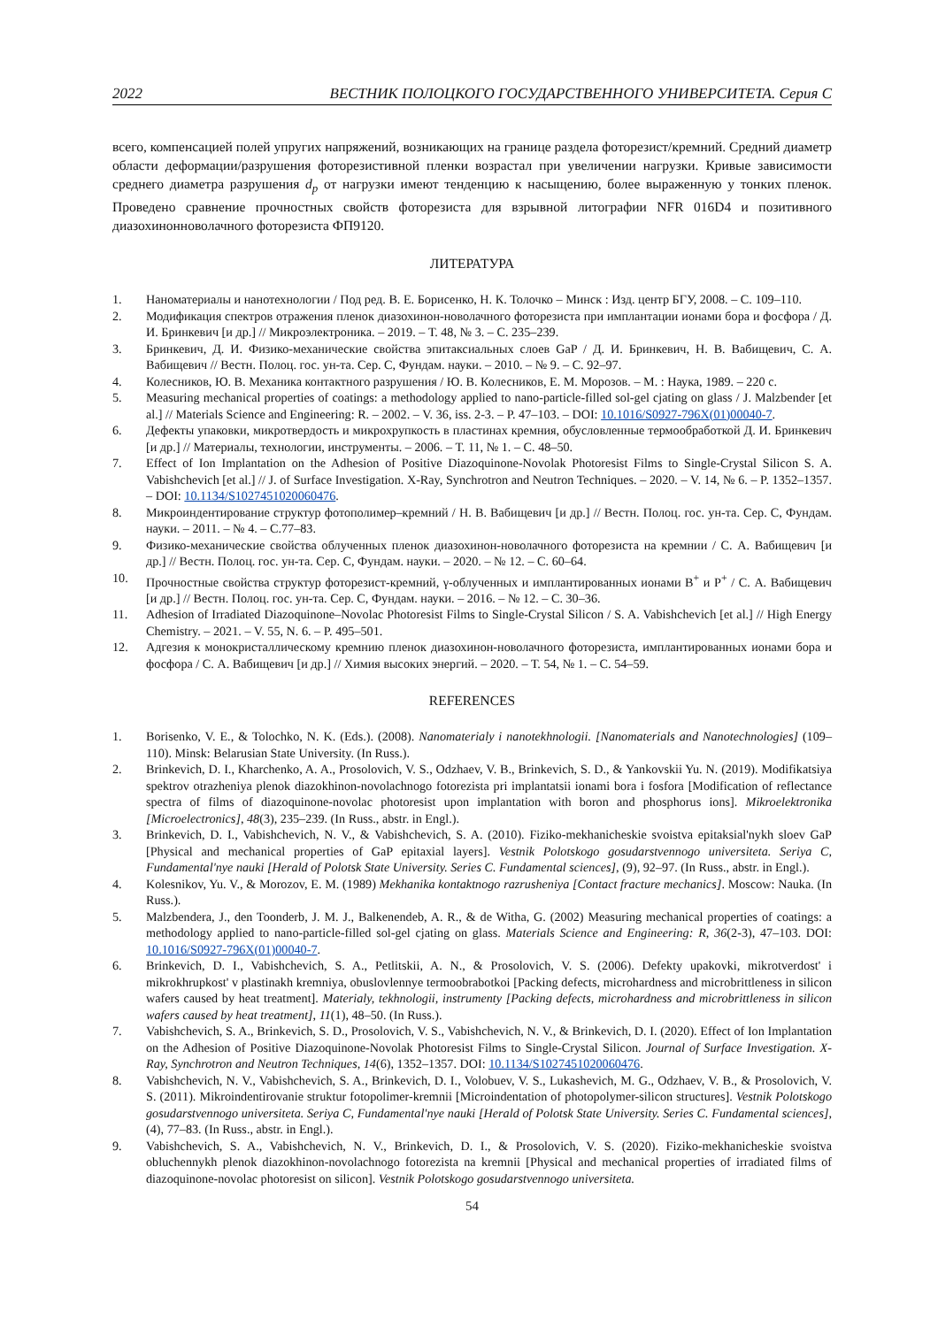2022 ВЕСТНИК ПОЛОЦКОГО ГОСУДАРСТВЕННОГО УНИВЕРСИТЕТА. Серия С
всего, компенсацией полей упругих напряжений, возникающих на границе раздела фоторезист/кремний. Средний диаметр области деформации/разрушения фоторезистивной пленки возрастал при увеличении нагрузки. Кривые зависимости среднего диаметра разрушения d<sub>p</sub> от нагрузки имеют тенденцию к насыщению, более выраженную у тонких пленок. Проведено сравнение прочностных свойств фоторезиста для взрывной литографии NFR 016D4 и позитивного диазохинонноволачного фоторезиста ФП9120.
ЛИТЕРАТУРА
1. Наноматериалы и нанотехнологии / Под ред. В. Е. Борисенко, Н. К. Толочко – Минск : Изд. центр БГУ, 2008. – С. 109–110.
2. Модификация спектров отражения пленок диазохинон-новолачного фоторезиста при имплантации ионами бора и фосфора / Д. И. Бринкевич [и др.] // Микроэлектроника. – 2019. – Т. 48, № 3. – С. 235–239.
3. Бринкевич, Д. И. Физико-механические свойства эпитаксиальных слоев GaP / Д. И. Бринкевич, Н. В. Вабищевич, С. А. Вабищевич // Вестн. Полоц. гос. ун-та. Сер. С, Фундам. науки. – 2010. – № 9. – С. 92–97.
4. Колесников, Ю. В. Механика контактного разрушения / Ю. В. Колесников, Е. М. Морозов. – М. : Наука, 1989. – 220 с.
5. Measuring mechanical properties of coatings: a methodology applied to nano-particle-filled sol-gel cjating on glass / J. Malzbender [et al.] // Materials Science and Engineering: R. – 2002. – V. 36, iss. 2-3. – P. 47–103. – DOI: 10.1016/S0927-796X(01)00040-7.
6. Дефекты упаковки, микротвердость и микрохрупкость в пластинах кремния, обусловленные термообработкой Д. И. Бринкевич [и др.] // Материалы, технологии, инструменты. – 2006. – Т. 11, № 1. – С. 48–50.
7. Effect of Ion Implantation on the Adhesion of Positive Diazoquinone-Novolak Photoresist Films to Single-Crystal Silicon S. A. Vabishchevich [et al.] // J. of Surface Investigation. X-Ray, Synchrotron and Neutron Techniques. – 2020. – V. 14, № 6. – P. 1352–1357. – DOI: 10.1134/S1027451020060476.
8. Микроиндентирование структур фотополимер–кремний / Н. В. Вабищевич [и др.] // Вестн. Полоц. гос. ун-та. Сер. С, Фундам. науки. – 2011. – № 4. – С.77–83.
9. Физико-механические свойства облученных пленок диазохинон-новолачного фоторезиста на кремнии / С. А. Вабищевич [и др.] // Вестн. Полоц. гос. ун-та. Сер. С, Фундам. науки. – 2020. – № 12. – С. 60–64.
10. Прочностные свойства структур фоторезист-кремний, γ-облученных и имплантированных ионами В<sup>+</sup> и Р<sup>+</sup> / С. А. Вабищевич [и др.] // Вестн. Полоц. гос. ун-та. Сер. С, Фундам. науки. – 2016. – № 12. – С. 30–36.
11. Adhesion of Irradiated Diazoquinone–Novolac Photoresist Films to Single-Crystal Silicon / S. A. Vabishchevich [et al.] // High Energy Chemistry. – 2021. – V. 55, N. 6. – P. 495–501.
12. Адгезия к монокристаллическому кремнию пленок диазохинон-новолачного фоторезиста, имплантированных ионами бора и фосфора / С. А. Вабищевич [и др.] // Химия высоких энергий. – 2020. – Т. 54, № 1. – С. 54–59.
REFERENCES
1. Borisenko, V. E., & Tolochko, N. K. (Eds.). (2008). Nanomaterialy i nanotekhnologii. [Nanomaterials and Nanotechnologies] (109–110). Minsk: Belarusian State University. (In Russ.).
2. Brinkevich, D. I., Kharchenko, A. A., Prosolovich, V. S., Odzhaev, V. B., Brinkevich, S. D., & Yankovskii Yu. N. (2019). Modifikatsiya spektrov otrazheniya plenok diazokhinon-novolachnogo fotorezista pri implantatsii ionami bora i fosfora [Modification of reflectance spectra of films of diazoquinone-novolac photoresist upon implantation with boron and phosphorus ions]. Mikroelektronika [Microelectronics], 48(3), 235–239. (In Russ., abstr. in Engl.).
3. Brinkevich, D. I., Vabishchevich, N. V., & Vabishchevich, S. A. (2010). Fiziko-mekhanicheskie svoistva epitaksial'nykh sloev GaP [Physical and mechanical properties of GaP epitaxial layers]. Vestnik Polotskogo gosudarstvennogo universiteta. Seriya C, Fundamental'nye nauki [Herald of Polotsk State University. Series C. Fundamental sciences], (9), 92–97. (In Russ., abstr. in Engl.).
4. Kolesnikov, Yu. V., & Morozov, E. M. (1989) Mekhanika kontaktnogo razrusheniya [Contact fracture mechanics]. Moscow: Nauka. (In Russ.).
5. Malzbendera, J., den Toonderb, J. M. J., Balkenendeb, A. R., & de Witha, G. (2002) Measuring mechanical properties of coatings: a methodology applied to nano-particle-filled sol-gel cjating on glass. Materials Science and Engineering: R, 36(2-3), 47–103. DOI: 10.1016/S0927-796X(01)00040-7.
6. Brinkevich, D. I., Vabishchevich, S. A., Petlitskii, A. N., & Prosolovich, V. S. (2006). Defekty upakovki, mikrotverdost' i mikrokhrupkost' v plastinakh kremniya, obuslovlennye termoobrabotkoi [Packing defects, microhardness and microbrittleness in silicon wafers caused by heat treatment]. Materialy, tekhnologii, instrumenty [Packing defects, microhardness and microbrittleness in silicon wafers caused by heat treatment], 11(1), 48–50. (In Russ.).
7. Vabishchevich, S. A., Brinkevich, S. D., Prosolovich, V. S., Vabishchevich, N. V., & Brinkevich, D. I. (2020). Effect of Ion Implantation on the Adhesion of Positive Diazoquinone-Novolak Photoresist Films to Single-Crystal Silicon. Journal of Surface Investigation. X-Ray, Synchrotron and Neutron Techniques, 14(6), 1352–1357. DOI: 10.1134/S1027451020060476.
8. Vabishchevich, N. V., Vabishchevich, S. A., Brinkevich, D. I., Volobuev, V. S., Lukashevich, M. G., Odzhaev, V. B., & Prosolovich, V. S. (2011). Mikroindentirovanie struktur fotopolimer-kremnii [Microindentation of photopolymer-silicon structures]. Vestnik Polotskogo gosudarstvennogo universiteta. Seriya C, Fundamental'nye nauki [Herald of Polotsk State University. Series C. Fundamental sciences], (4), 77–83. (In Russ., abstr. in Engl.).
9. Vabishchevich, S. A., Vabishchevich, N. V., Brinkevich, D. I., & Prosolovich, V. S. (2020). Fiziko-mekhanicheskie svoistva obluchennykh plenok diazokhinon-novolachnogo fotorezista na kremnii [Physical and mechanical properties of irradiated films of diazoquinone-novolac photoresist on silicon]. Vestnik Polotskogo gosudarstvennogo universiteta.
54